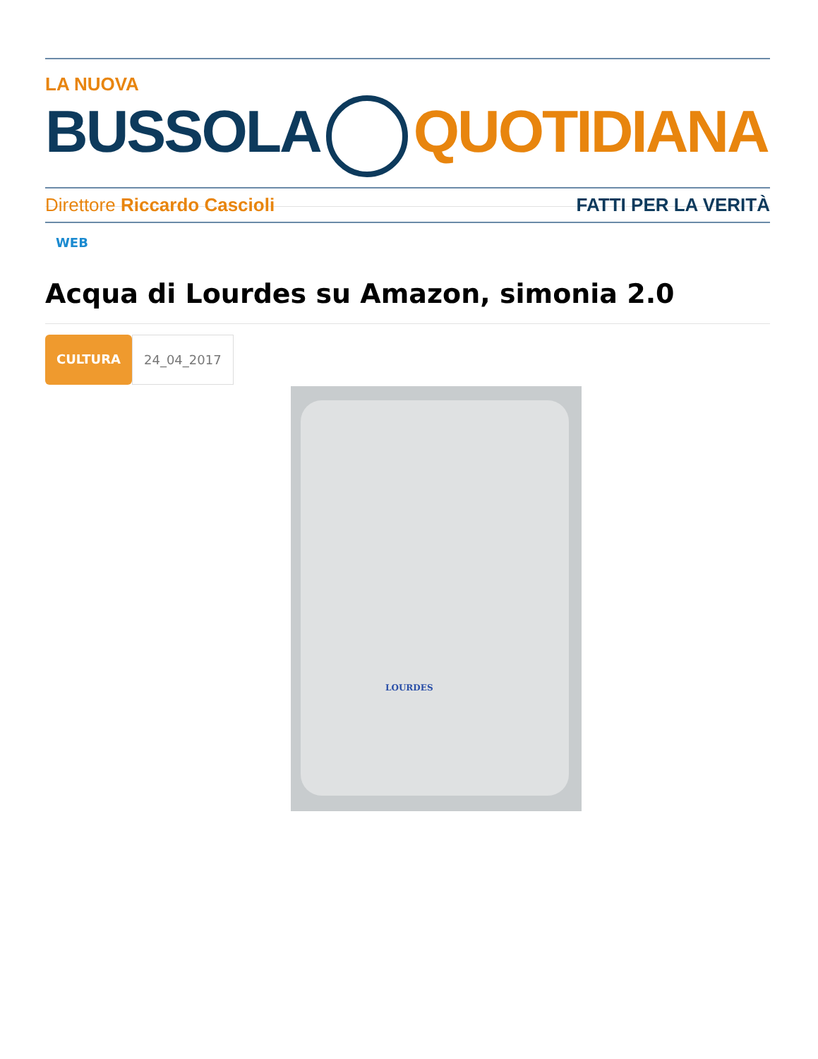LA NUOVA
BUSSOLA QUOTIDIANA
Direttore Riccardo Cascioli FATTI PER LA VERITÀ
WEB
Acqua di Lourdes su Amazon, simonia 2.0
CULTURA 24_04_2017
LOURDES